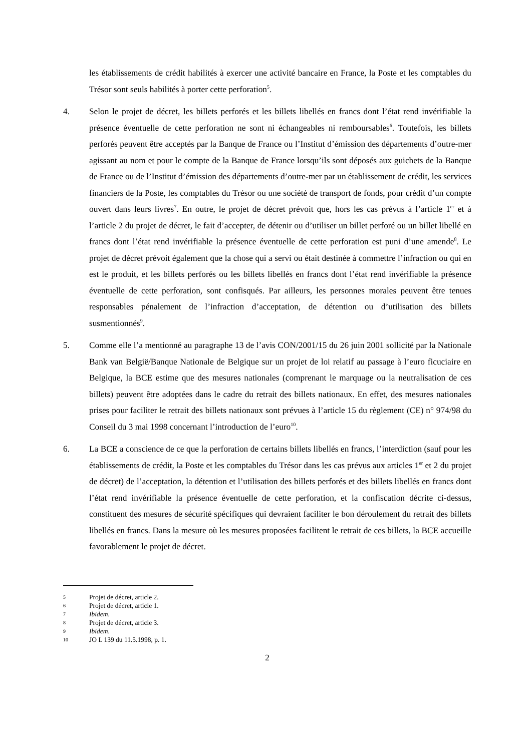les établissements de crédit habilités à exercer une activité bancaire en France, la Poste et les comptables du Trésor sont seuls habilités à porter cette perforation<sup>5</sup>.
4. Selon le projet de décret, les billets perforés et les billets libellés en francs dont l’état rend invérifiable la présence éventuelle de cette perforation ne sont ni échangeables ni remboursables<sup>6</sup>. Toutefois, les billets perforés peuvent être acceptés par la Banque de France ou l’Institut d’émission des départements d’outre-mer agissant au nom et pour le compte de la Banque de France lorsqu’ils sont déposés aux guichets de la Banque de France ou de l’Institut d’émission des départements d’outre-mer par un établissement de crédit, les services financiers de la Poste, les comptables du Trésor ou une société de transport de fonds, pour crédit d’un compte ouvert dans leurs livres<sup>7</sup>. En outre, le projet de décret prévoit que, hors les cas prévus à l’article 1<sup>er</sup> et à l’article 2 du projet de décret, le fait d’accepter, de détenir ou d’utiliser un billet perforé ou un billet libellé en francs dont l’état rend invérifiable la présence éventuelle de cette perforation est puni d’une amende<sup>8</sup>. Le projet de décret prévoit également que la chose qui a servi ou était destinée à commettre l’infraction ou qui en est le produit, et les billets perforés ou les billets libellés en francs dont l’état rend invérifiable la présence éventuelle de cette perforation, sont confisqués. Par ailleurs, les personnes morales peuvent être tenues responsables pénalement de l’infraction d’acceptation, de détention ou d’utilisation des billets susmentionnés<sup>9</sup>.
5. Comme elle l’a mentionné au paragraphe 13 de l’avis CON/2001/15 du 26 juin 2001 sollicité par la Nationale Bank van België/Banque Nationale de Belgique sur un projet de loi relatif au passage à l’euro ficuciaire en Belgique, la BCE estime que des mesures nationales (comprenant le marquage ou la neutralisation de ces billets) peuvent être adoptées dans le cadre du retrait des billets nationaux. En effet, des mesures nationales prises pour faciliter le retrait des billets nationaux sont prévues à l’article 15 du règlement (CE) n° 974/98 du Conseil du 3 mai 1998 concernant l’introduction de l’euro<sup>10</sup>.
6. La BCE a conscience de ce que la perforation de certains billets libellés en francs, l’interdiction (sauf pour les établissements de crédit, la Poste et les comptables du Trésor dans les cas prévus aux articles 1<sup>er</sup> et 2 du projet de décret) de l’acceptation, la détention et l’utilisation des billets perforés et des billets libellés en francs dont l’état rend invérifiable la présence éventuelle de cette perforation, et la confiscation décrite ci-dessus, constituent des mesures de sécurité spécifiques qui devraient faciliter le bon déroulement du retrait des billets libellés en francs. Dans la mesure où les mesures proposées facilitent le retrait de ces billets, la BCE accueille favorablement le projet de décret.
5 Projet de décret, article 2.
6 Projet de décret, article 1.
7 Ibidem.
8 Projet de décret, article 3.
9 Ibidem.
10 JO L 139 du 11.5.1998, p. 1.
2